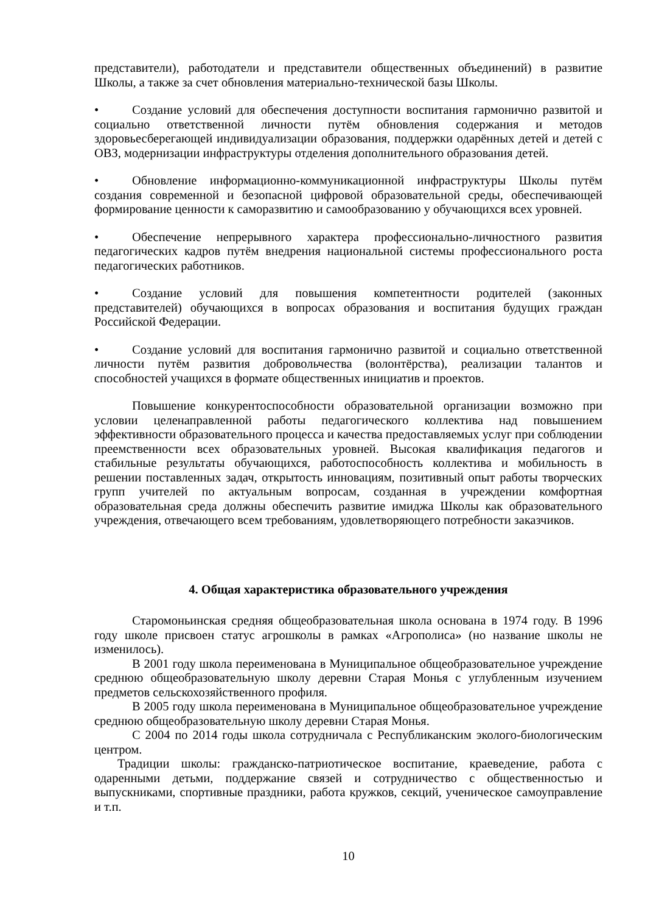представители), работодатели и представители общественных объединений) в развитие Школы, а также за счет обновления материально-технической базы Школы.
• Создание условий для обеспечения доступности воспитания гармонично развитой и социально ответственной личности путём обновления содержания и методов здоровьесберегающей индивидуализации образования, поддержки одарённых детей и детей с ОВЗ, модернизации инфраструктуры отделения дополнительного образования детей.
• Обновление информационно-коммуникационной инфраструктуры Школы путём создания современной и безопасной цифровой образовательной среды, обеспечивающей формирование ценности к саморазвитию и самообразованию у обучающихся всех уровней.
• Обеспечение непрерывного характера профессионально-личностного развития педагогических кадров путём внедрения национальной системы профессионального роста педагогических работников.
• Создание условий для повышения компетентности родителей (законных представителей) обучающихся в вопросах образования и воспитания будущих граждан Российской Федерации.
• Создание условий для воспитания гармонично развитой и социально ответственной личности путём развития добровольчества (волонтёрства), реализации талантов и способностей учащихся в формате общественных инициатив и проектов.
Повышение конкурентоспособности образовательной организации возможно при условии целенаправленной работы педагогического коллектива над повышением эффективности образовательного процесса и качества предоставляемых услуг при соблюдении преемственности всех образовательных уровней. Высокая квалификация педагогов и стабильные результаты обучающихся, работоспособность коллектива и мобильность в решении поставленных задач, открытость инновациям, позитивный опыт работы творческих групп учителей по актуальным вопросам, созданная в учреждении комфортная образовательная среда должны обеспечить развитие имиджа Школы как образовательного учреждения, отвечающего всем требованиям, удовлетворяющего потребности заказчиков.
4. Общая характеристика образовательного учреждения
Старомоньинская средняя общеобразовательная школа основана в 1974 году. В 1996 году школе присвоен статус агрошколы в рамках «Агрополиса» (но название школы не изменилось).
В 2001 году школа переименована в Муниципальное общеобразовательное учреждение среднюю общеобразовательную школу деревни Старая Монья с углубленным изучением предметов сельскохозяйственного профиля.
В 2005 году школа переименована в Муниципальное общеобразовательное учреждение среднюю общеобразовательную школу деревни Старая Монья.
С 2004 по 2014 годы школа сотрудничала с Республиканским эколого-биологическим центром.
Традиции школы: гражданско-патриотическое воспитание, краеведение, работа с одаренными детьми, поддержание связей и сотрудничество с общественностью и выпускниками, спортивные праздники, работа кружков, секций, ученическое самоуправление и т.п.
10